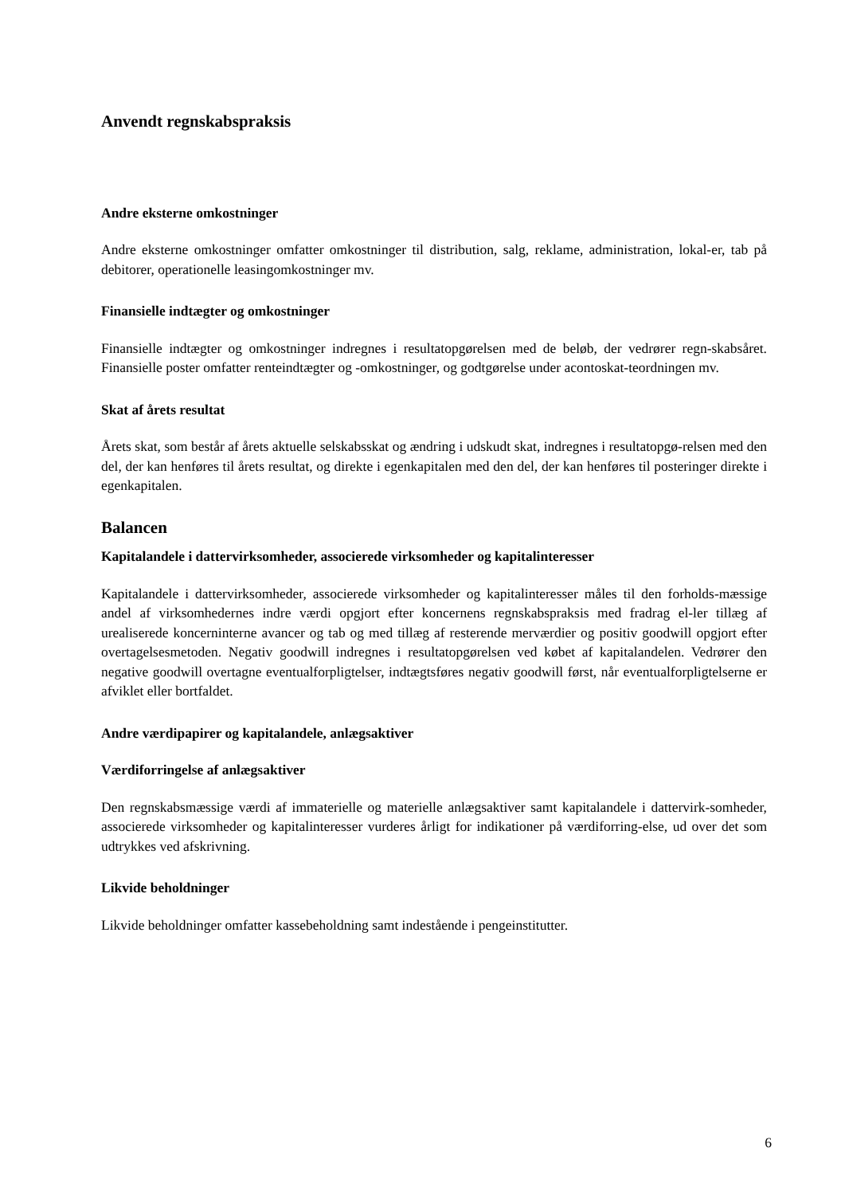Anvendt regnskabspraksis
Andre eksterne omkostninger
Andre eksterne omkostninger omfatter omkostninger til distribution, salg, reklame, administration, lokal-er, tab på debitorer, operationelle leasingomkostninger mv.
Finansielle indtægter og omkostninger
Finansielle indtægter og omkostninger indregnes i resultatopgørelsen med de beløb, der vedrører regn-skabsåret. Finansielle poster omfatter renteindtægter og -omkostninger, og godtgørelse under acontoskat-teordningen mv.
Skat af årets resultat
Årets skat, som består af årets aktuelle selskabsskat og ændring i udskudt skat, indregnes i resultatopgø-relsen med den del, der kan henføres til årets resultat, og direkte i egenkapitalen med den del, der kan henføres til posteringer direkte i egenkapitalen.
Balancen
Kapitalandele i dattervirksomheder, associerede virksomheder og kapitalinteresser
Kapitalandele i dattervirksomheder, associerede virksomheder og kapitalinteresser måles til den forholds-mæssige andel af virksomhedernes indre værdi opgjort efter koncernens regnskabspraksis med fradrag el-ler tillæg af urealiserede koncerninterne avancer og tab og med tillæg af resterende merværdier og positiv goodwill opgjort efter overtagelsesmetoden. Negativ goodwill indregnes i resultatopgørelsen ved købet af kapitalandelen. Vedrører den negative goodwill overtagne eventualforpligtelser, indtægtsføres negativ goodwill først, når eventualforpligtelserne er afviklet eller bortfaldet.
Andre værdipapirer og kapitalandele, anlægsaktiver
Værdiforringelse af anlægsaktiver
Den regnskabsmæssige værdi af immaterielle og materielle anlægsaktiver samt kapitalandele i dattervirk-somheder, associerede virksomheder og kapitalinteresser vurderes årligt for indikationer på værdiforring-else, ud over det som udtrykkes ved afskrivning.
Likvide beholdninger
Likvide beholdninger omfatter kassebeholdning samt indestående i pengeinstitutter.
6